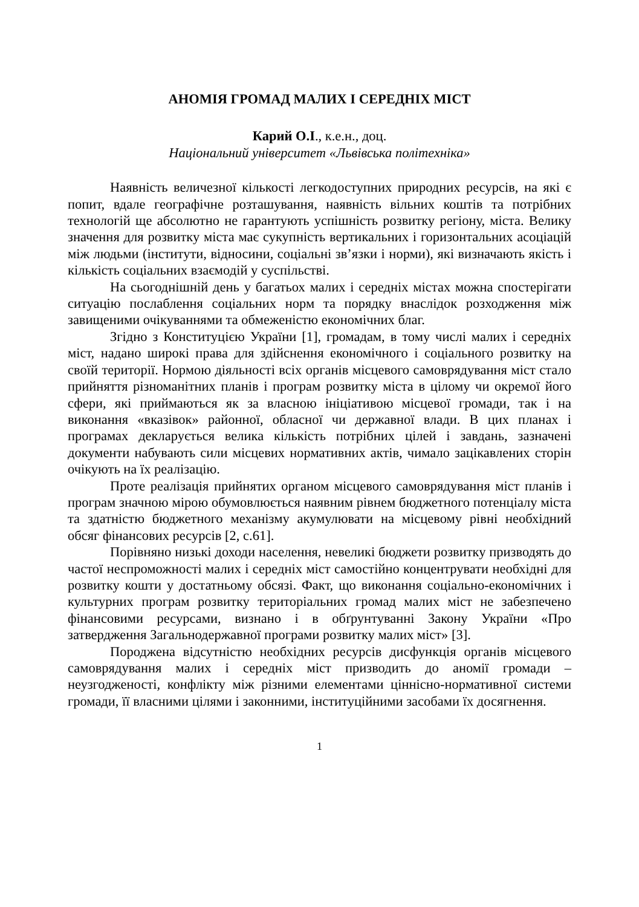АНОМІЯ ГРОМАД МАЛИХ І СЕРЕДНІХ МІСТ
Карий О.І., к.е.н., доц.
Національний університет «Львівська політехніка»
Наявність величезної кількості легкодоступних природних ресурсів, на які є попит, вдале географічне розташування, наявність вільних коштів та потрібних технологій ще абсолютно не гарантують успішність розвитку регіону, міста. Велику значення для розвитку міста має сукупність вертикальних і горизонтальних асоціацій між людьми (інститути, відносини, соціальні зв’язки і норми), які визначають якість і кількість соціальних взаємодій у суспільстві.
На сьогоднішній день у багатьох малих і середніх містах можна спостерігати ситуацію послаблення соціальних норм та порядку внаслідок розходження між завищеними очікуваннями та обмеженістю економічних благ.
Згідно з Конституцією України [1], громадам, в тому числі малих і середніх міст, надано широкі права для здійснення економічного і соціального розвитку на своїй території. Нормою діяльності всіх органів місцевого самоврядування міст стало прийняття різноманітних планів і програм розвитку міста в цілому чи окремої його сфери, які приймаються як за власною ініціативою місцевої громади, так і на виконання «вказівок» районної, обласної чи державної влади. В цих планах і програмах декларується велика кількість потрібних цілей і завдань, зазначені документи набувають сили місцевих нормативних актів, чимало зацікавлених сторін очікують на їх реалізацію.
Проте реалізація прийнятих органом місцевого самоврядування міст планів і програм значною мірою обумовлюється наявним рівнем бюджетного потенціалу міста та здатністю бюджетного механізму акумулювати на місцевому рівні необхідний обсяг фінансових ресурсів [2, с.61].
Порівняно низькі доходи населення, невеликі бюджети розвитку призводять до частої неспроможності малих і середніх міст самостійно концентрувати необхідні для розвитку кошти у достатньому обсязі. Факт, що виконання соціально-економічних і культурних програм розвитку територіальних громад малих міст не забезпечено фінансовими ресурсами, визнано і в обґрунтуванні Закону України «Про затвердження Загальнодержавної програми розвитку малих міст» [3].
Породжена відсутністю необхідних ресурсів дисфункція органів місцевого самоврядування малих і середніх міст призводить до аномії громади – неузгодженості, конфлікту між різними елементами ціннісно-нормативної системи громади, її власними цілями і законними, інституційними засобами їх досягнення.
1